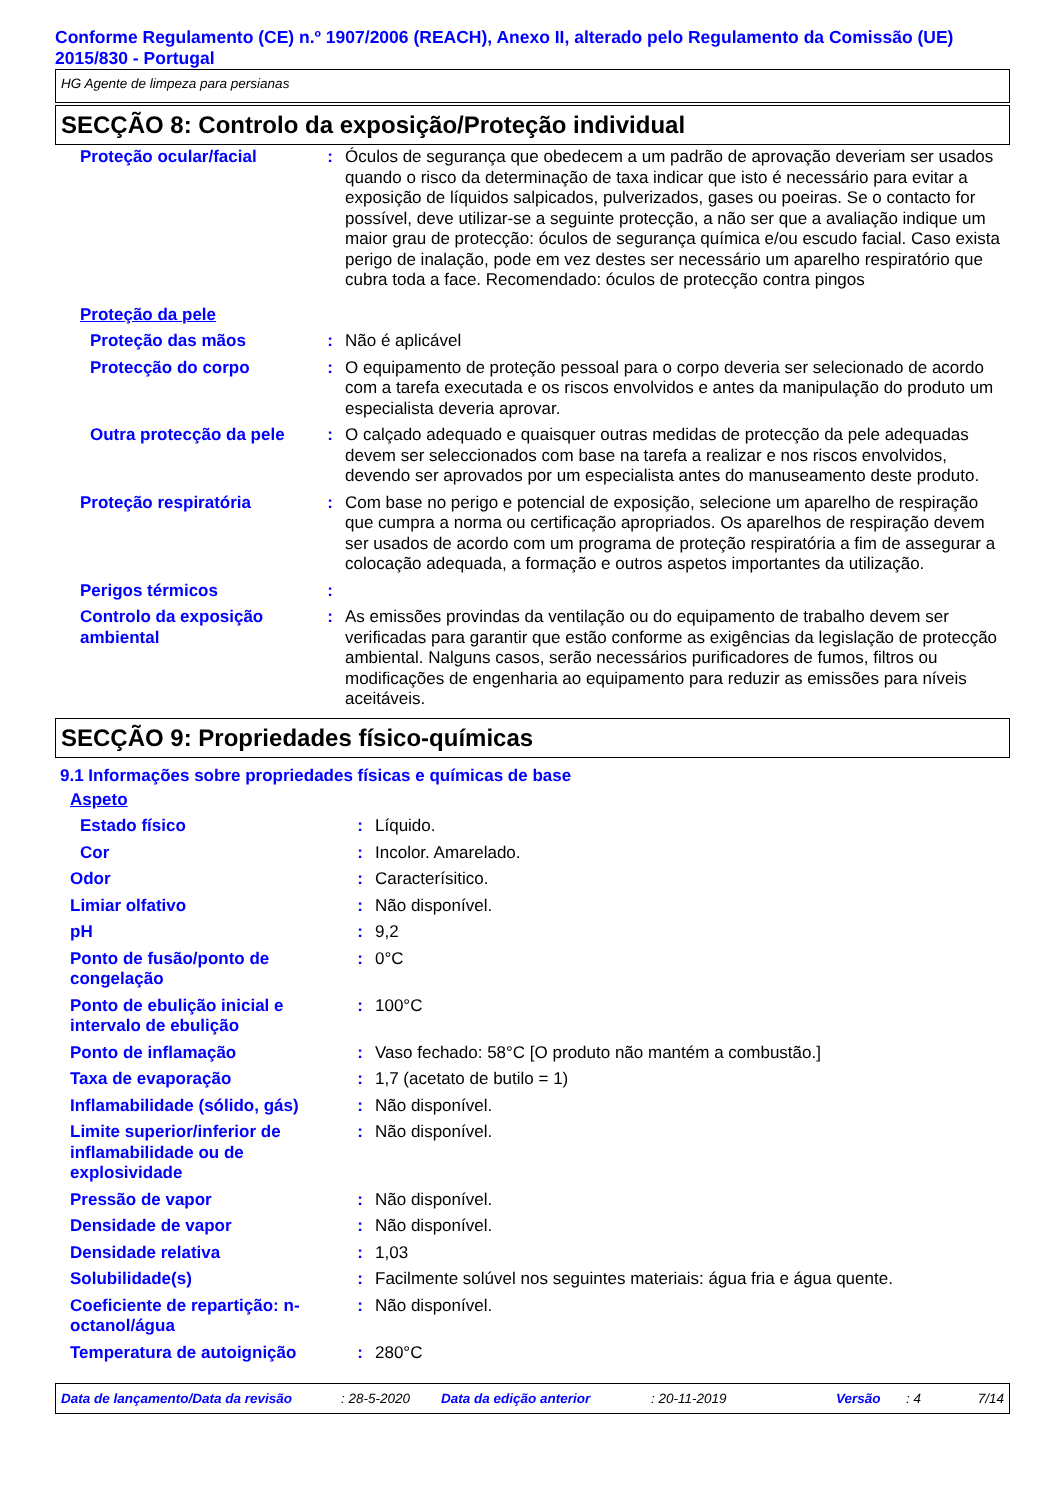Conforme Regulamento (CE) n.º 1907/2006 (REACH), Anexo II, alterado pelo Regulamento da Comissão (UE) 2015/830 - Portugal
HG Agente de limpeza para persianas
SECÇÃO 8: Controlo da exposição/Proteção individual
| Proteção ocular/facial | : | Óculos de segurança que obedecem a um padrão de aprovação deveriam ser usados quando o risco da determinação de taxa indicar que isto é necessário para evitar a exposição de líquidos salpicados, pulverizados, gases ou poeiras. Se o contacto for possível, deve utilizar-se a seguinte protecção, a não ser que a avaliação indique um maior grau de protecção: óculos de segurança química e/ou escudo facial. Caso exista perigo de inalação, pode em vez destes ser necessário um aparelho respiratório que cubra toda a face. Recomendado: óculos de protecção contra pingos |
| Proteção da pele | | |
| Proteção das mãos | : | Não é aplicável |
| Protecção do corpo | : | O equipamento de proteção pessoal para o corpo deveria ser selecionado de acordo com a tarefa executada e os riscos envolvidos e antes da manipulação do produto um especialista deveria aprovar. |
| Outra protecção da pele | : | O calçado adequado e quaisquer outras medidas de protecção da pele adequadas devem ser seleccionados com base na tarefa a realizar e nos riscos envolvidos, devendo ser aprovados por um especialista antes do manuseamento deste produto. |
| Proteção respiratória | : | Com base no perigo e potencial de exposição, selecione um aparelho de respiração que cumpra a norma ou certificação apropriados. Os aparelhos de respiração devem ser usados de acordo com um programa de proteção respiratória a fim de assegurar a colocação adequada, a formação e outros aspetos importantes da utilização. |
| Perigos térmicos | : | |
| Controlo da exposição ambiental | : | As emissões provindas da ventilação ou do equipamento de trabalho devem ser verificadas para garantir que estão conforme as exigências da legislação de protecção ambiental. Nalguns casos, serão necessários purificadores de fumos, filtros ou modificações de engenharia ao equipamento para reduzir as emissões para níveis aceitáveis. |
SECÇÃO 9: Propriedades físico-químicas
9.1 Informações sobre propriedades físicas e químicas de base
| Aspeto | | |
| Estado físico | : | Líquido. |
| Cor | : | Incolor. Amarelado. |
| Odor | : | Caracterísitico. |
| Limiar olfativo | : | Não disponível. |
| pH | : | 9,2 |
| Ponto de fusão/ponto de congelação | : | 0°C |
| Ponto de ebulição inicial e intervalo de ebulição | : | 100°C |
| Ponto de inflamação | : | Vaso fechado: 58°C [O produto não mantém a combustão.] |
| Taxa de evaporação | : | 1,7 (acetato de butilo = 1) |
| Inflamabilidade (sólido, gás) | : | Não disponível. |
| Limite superior/inferior de inflamabilidade ou de explosividade | : | Não disponível. |
| Pressão de vapor | : | Não disponível. |
| Densidade de vapor | : | Não disponível. |
| Densidade relativa | : | 1,03 |
| Solubilidade(s) | : | Facilmente solúvel nos seguintes materiais: água fria e água quente. |
| Coeficiente de repartição: n-octanol/água | : | Não disponível. |
| Temperatura de autoignição | : | 280°C |
Data de lançamento/Data da revisão: 28-5-2020 Data da edição anterior: 20-11-2019 Versão: 4 7/14